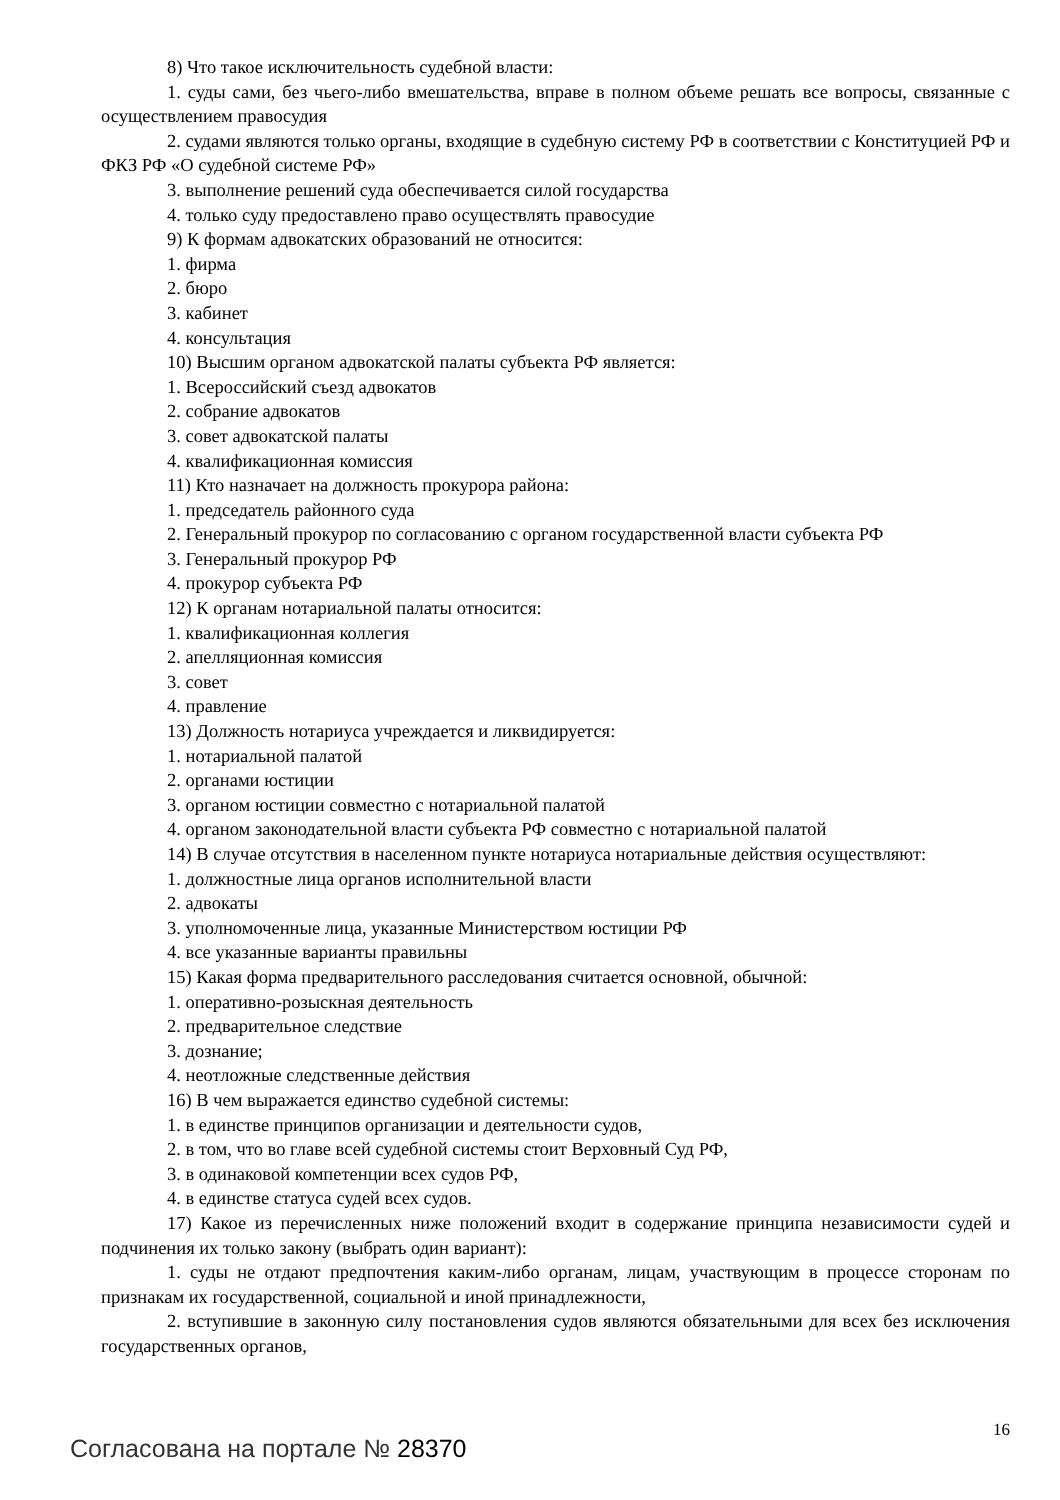8) Что такое исключительность судебной власти:
1. суды сами, без чьего-либо вмешательства, вправе в полном объеме решать все вопросы, связанные с осуществлением правосудия
2. судами являются только органы, входящие в судебную систему РФ в соответствии с Конституцией РФ и ФКЗ РФ «О судебной системе РФ»
3. выполнение решений суда обеспечивается силой государства
4. только суду предоставлено право осуществлять правосудие
9) К формам адвокатских образований не относится:
1. фирма
2. бюро
3. кабинет
4. консультация
10) Высшим органом адвокатской палаты субъекта РФ является:
1. Всероссийский съезд адвокатов
2. собрание адвокатов
3. совет адвокатской палаты
4. квалификационная комиссия
11) Кто назначает на должность прокурора района:
1. председатель районного суда
2. Генеральный прокурор по согласованию с органом государственной власти субъекта РФ
3. Генеральный прокурор РФ
4. прокурор субъекта РФ
12) К органам нотариальной палаты относится:
1. квалификационная коллегия
2. апелляционная комиссия
3. совет
4. правление
13) Должность нотариуса учреждается и ликвидируется:
1. нотариальной палатой
2. органами юстиции
3. органом юстиции совместно с нотариальной палатой
4. органом законодательной власти субъекта РФ совместно с нотариальной палатой
14) В случае отсутствия в населенном пункте нотариуса нотариальные действия осуществляют:
1. должностные лица органов исполнительной власти
2. адвокаты
3. уполномоченные лица, указанные Министерством юстиции РФ
4. все указанные варианты правильны
15) Какая форма предварительного расследования считается основной, обычной:
1. оперативно-розыскная деятельность
2. предварительное следствие
3. дознание;
4. неотложные следственные действия
16) В чем выражается единство судебной системы:
1. в единстве принципов организации и деятельности судов,
2. в том, что во главе всей судебной системы стоит Верховный Суд РФ,
3. в одинаковой компетенции всех судов РФ,
4. в единстве статуса судей всех судов.
17) Какое из перечисленных ниже положений входит в содержание принципа независимости судей и подчинения их только закону (выбрать один вариант):
1. суды не отдают предпочтения каким-либо органам, лицам, участвующим в процессе сторонам по признакам их государственной, социальной и иной принадлежности,
2. вступившие в законную силу постановления судов являются обязательными для всех без исключения государственных органов,
Согласована на портале № 28370
16